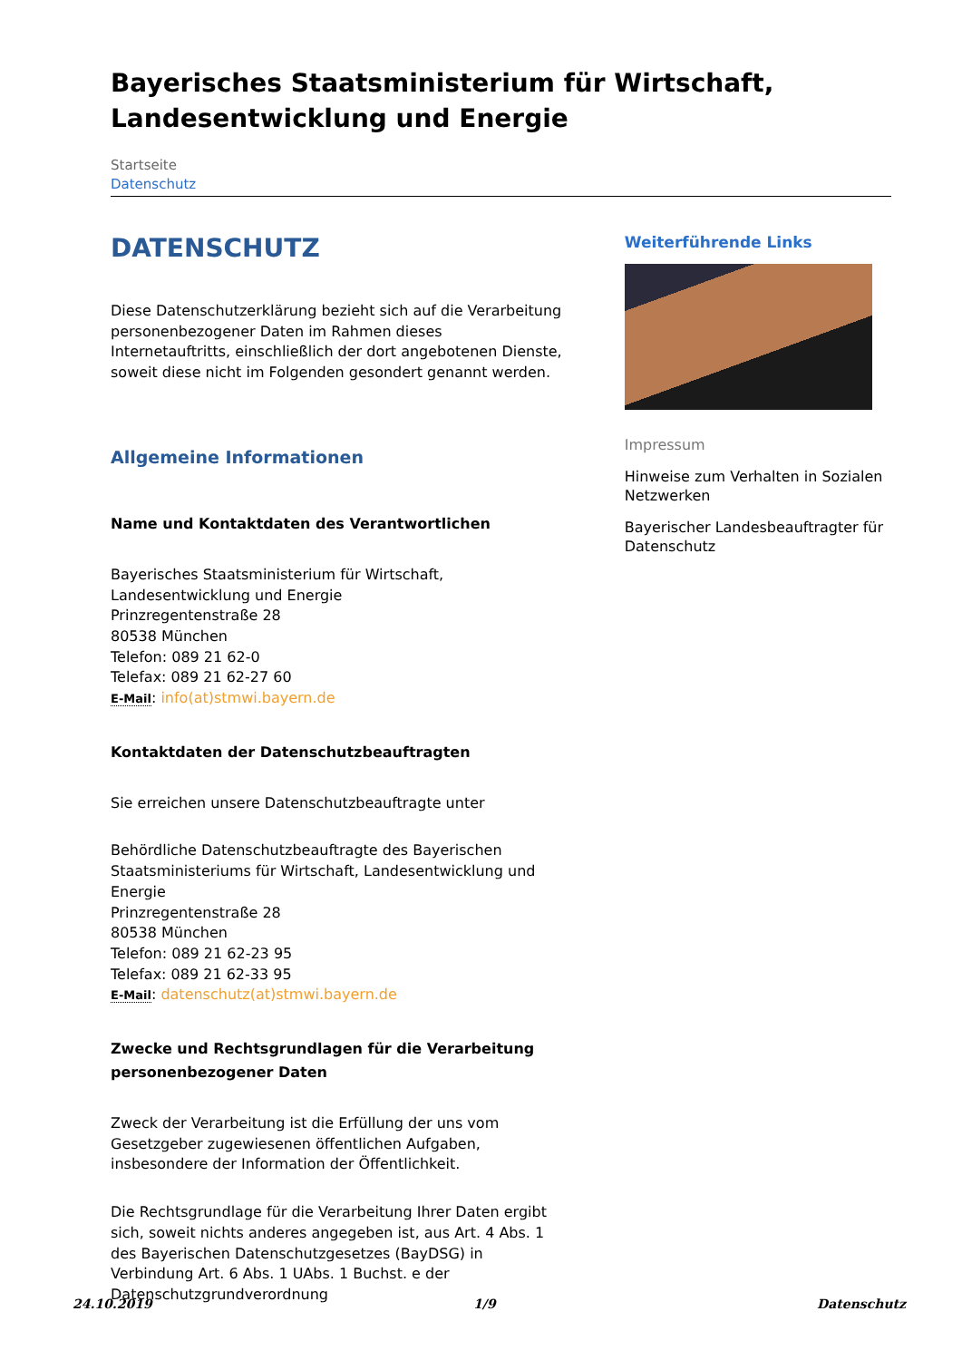Bayerisches Staatsministerium für Wirtschaft, Landesentwicklung und Energie
Startseite
Datenschutz
DATENSCHUTZ
Diese Datenschutzerklärung bezieht sich auf die Verarbeitung personenbezogener Daten im Rahmen dieses Internetauftritts, einschließlich der dort angebotenen Dienste, soweit diese nicht im Folgenden gesondert genannt werden.
Allgemeine Informationen
Name und Kontaktdaten des Verantwortlichen
Bayerisches Staatsministerium für Wirtschaft, Landesentwicklung und Energie
Prinzregentenstraße 28
80538 München
Telefon: 089 21 62-0
Telefax: 089 21 62-27 60
E-Mail: info(at)stmwi.bayern.de
Kontaktdaten der Datenschutzbeauftragten
Sie erreichen unsere Datenschutzbeauftragte unter
Behördliche Datenschutzbeauftragte des Bayerischen Staatsministeriums für Wirtschaft, Landesentwicklung und Energie
Prinzregentenstraße 28
80538 München
Telefon: 089 21 62-23 95
Telefax: 089 21 62-33 95
E-Mail: datenschutz(at)stmwi.bayern.de
Zwecke und Rechtsgrundlagen für die Verarbeitung personenbezogener Daten
Zweck der Verarbeitung ist die Erfüllung der uns vom Gesetzgeber zugewiesenen öffentlichen Aufgaben, insbesondere der Information der Öffentlichkeit.
Die Rechtsgrundlage für die Verarbeitung Ihrer Daten ergibt sich, soweit nichts anderes angegeben ist, aus Art. 4 Abs. 1 des Bayerischen Datenschutzgesetzes (BayDSG) in Verbindung Art. 6 Abs. 1 UAbs. 1 Buchst. e der Datenschutzgrundverordnung
Weiterführende Links
Impressum
Hinweise zum Verhalten in Sozialen Netzwerken
Bayerischer Landesbeauftragter für Datenschutz
24.10.2019 1/9 Datenschutz